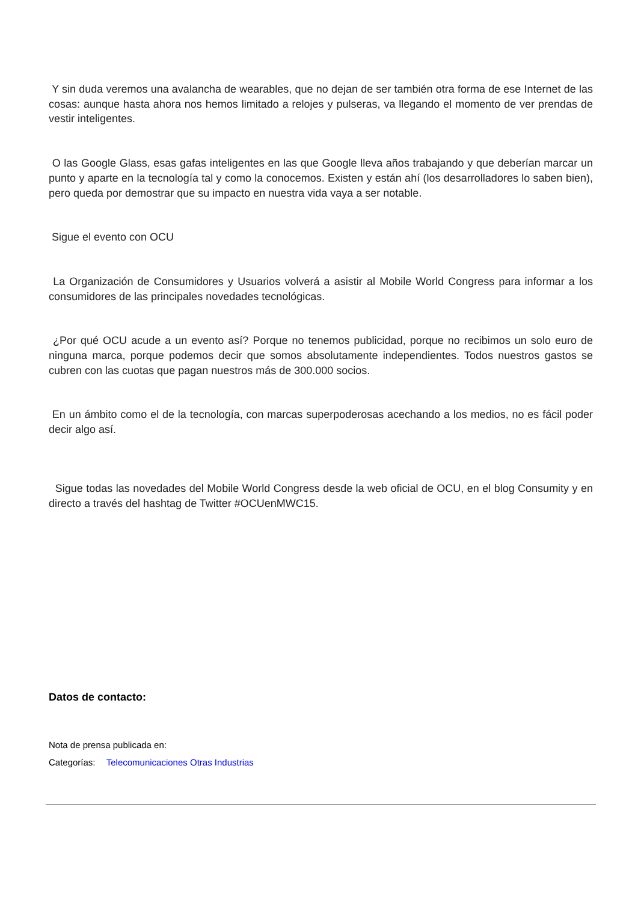Y sin duda veremos una avalancha de wearables, que no dejan de ser también otra forma de ese Internet de las cosas: aunque hasta ahora nos hemos limitado a relojes y pulseras, va llegando el momento de ver prendas de vestir inteligentes.
O las Google Glass, esas gafas inteligentes en las que Google lleva años trabajando y que deberían marcar un punto y aparte en la tecnología tal y como la conocemos. Existen y están ahí (los desarrolladores lo saben bien), pero queda por demostrar que su impacto en nuestra vida vaya a ser notable.
Sigue el evento con OCU
La Organización de Consumidores y Usuarios volverá a asistir al Mobile World Congress para informar a los consumidores de las principales novedades tecnológicas.
¿Por qué OCU acude a un evento así? Porque no tenemos publicidad, porque no recibimos un solo euro de ninguna marca, porque podemos decir que somos absolutamente independientes. Todos nuestros gastos se cubren con las cuotas que pagan nuestros más de 300.000 socios.
En un ámbito como el de la tecnología, con marcas superpoderosas acechando a los medios, no es fácil poder decir algo así.
Sigue todas las novedades del Mobile World Congress desde la web oficial de OCU, en el blog Consumity y en directo a través del hashtag de Twitter #OCUenMWC15.
Datos de contacto:
Nota de prensa publicada en:
Categorías: Telecomunicaciones Otras Industrias